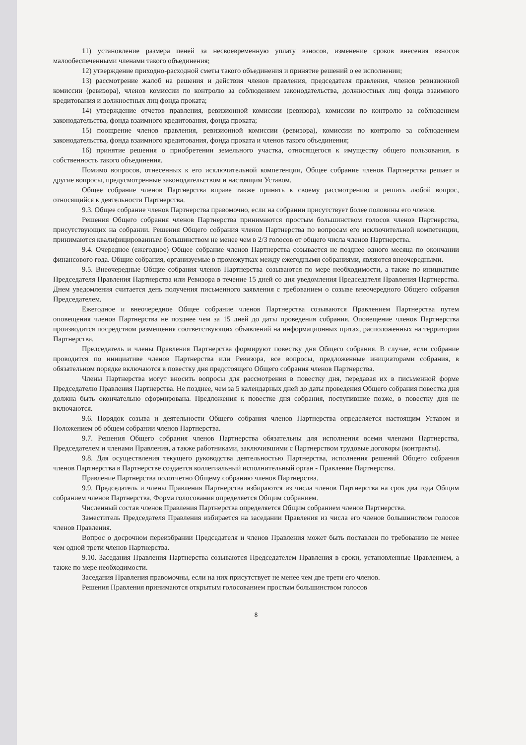11) установление размера пеней за несвоевременную уплату взносов, изменение сроков внесения взносов малообеспеченными членами такого объединения;
12) утверждение приходно-расходной сметы такого объединения и принятие решений о ее исполнении;
13) рассмотрение жалоб на решения и действия членов правления, председателя правления, членов ревизионной комиссии (ревизора), членов комиссии по контролю за соблюдением законодательства, должностных лиц фонда взаимного кредитования и должностных лиц фонда проката;
14) утверждение отчетов правления, ревизионной комиссии (ревизора), комиссии по контролю за соблюдением законодательства, фонда взаимного кредитования, фонда проката;
15) поощрение членов правления, ревизионной комиссии (ревизора), комиссии по контролю за соблюдением законодательства, фонда взаимного кредитования, фонда проката и членов такого объединения;
16) принятие решения о приобретении земельного участка, относящегося к имуществу общего пользования, в собственность такого объединения.
Помимо вопросов, отнесенных к его исключительной компетенции, Общее собрание членов Партнерства решает и другие вопросы, предусмотренные законодательством и настоящим Уставом.
Общее собрание членов Партнерства вправе также принять к своему рассмотрению и решить любой вопрос, относящийся к деятельности Партнерства.
9.3. Общее собрание членов Партнерства правомочно, если на собрании присутствует более половины его членов.
Решения Общего собрания членов Партнерства принимаются простым большинством голосов членов Партнерства, присутствующих на собрании. Решения Общего собрания членов Партнерства по вопросам его исключительной компетенции, принимаются квалифицированным большинством не менее чем в 2/3 голосов от общего числа членов Партнерства.
9.4. Очередное (ежегодное) Общее собрание членов Партнерства созывается не позднее одного месяца по окончании финансового года. Общие собрания, организуемые в промежутках между ежегодными собраниями, являются внеочередными.
9.5. Внеочередные Общие собрания членов Партнерства созываются по мере необходимости, а также по инициативе Председателя Правления Партнерства или Ревизора в течение 15 дней со дня уведомления Председателя Правления Партнерства. Днем уведомления считается день получения письменного заявления с требованием о созыве внеочередного Общего собрания Председателем.
Ежегодное и внеочередное Общее собрание членов Партнерства созываются Правлением Партнерства путем оповещения членов Партнерства не позднее чем за 15 дней до даты проведения собрания. Оповещение членов Партнерства производится посредством размещения соответствующих объявлений на информационных щитах, расположенных на территории Партнерства.
Председатель и члены Правления Партнерства формируют повестку дня Общего собрания. В случае, если собрание проводится по инициативе членов Партнерства или Ревизора, все вопросы, предложенные инициаторами собрания, в обязательном порядке включаются в повестку дня предстоящего Общего собрания членов Партнерства.
Члены Партнерства могут вносить вопросы для рассмотрения в повестку дня, передавая их в письменной форме Председателю Правления Партнерства. Не позднее, чем за 5 календарных дней до даты проведения Общего собрания повестка дня должна быть окончательно сформирована. Предложения к повестке дня собрания, поступившие позже, в повестку дня не включаются.
9.6. Порядок созыва и деятельности Общего собрания членов Партнерства определяется настоящим Уставом и Положением об общем собрании членов Партнерства.
9.7. Решения Общего собрания членов Партнерства обязательны для исполнения всеми членами Партнерства, Председателем и членами Правления, а также работниками, заключившими с Партнерством трудовые договоры (контракты).
9.8. Для осуществления текущего руководства деятельностью Партнерства, исполнения решений Общего собрания членов Партнерства в Партнерстве создается коллегиальный исполнительный орган - Правление Партнерства.
Правление Партнерства подотчетно Общему собранию членов Партнерства.
9.9. Председатель и члены Правления Партнерства избираются из числа членов Партнерства на срок два года Общим собранием членов Партнерства. Форма голосования определяется Общим собранием.
Численный состав членов Правления Партнерства определяется Общим собранием членов Партнерства.
Заместитель Председателя Правления избирается на заседании Правления из числа его членов большинством голосов членов Правления.
Вопрос о досрочном переизбрании Председателя и членов Правления может быть поставлен по требованию не менее чем одной трети членов Партнерства.
9.10. Заседания Правления Партнерства созываются Председателем Правления в сроки, установленные Правлением, а также по мере необходимости.
Заседания Правления правомочны, если на них присутствует не менее чем две трети его членов.
Решения Правления принимаются открытым голосованием простым большинством голосов
8